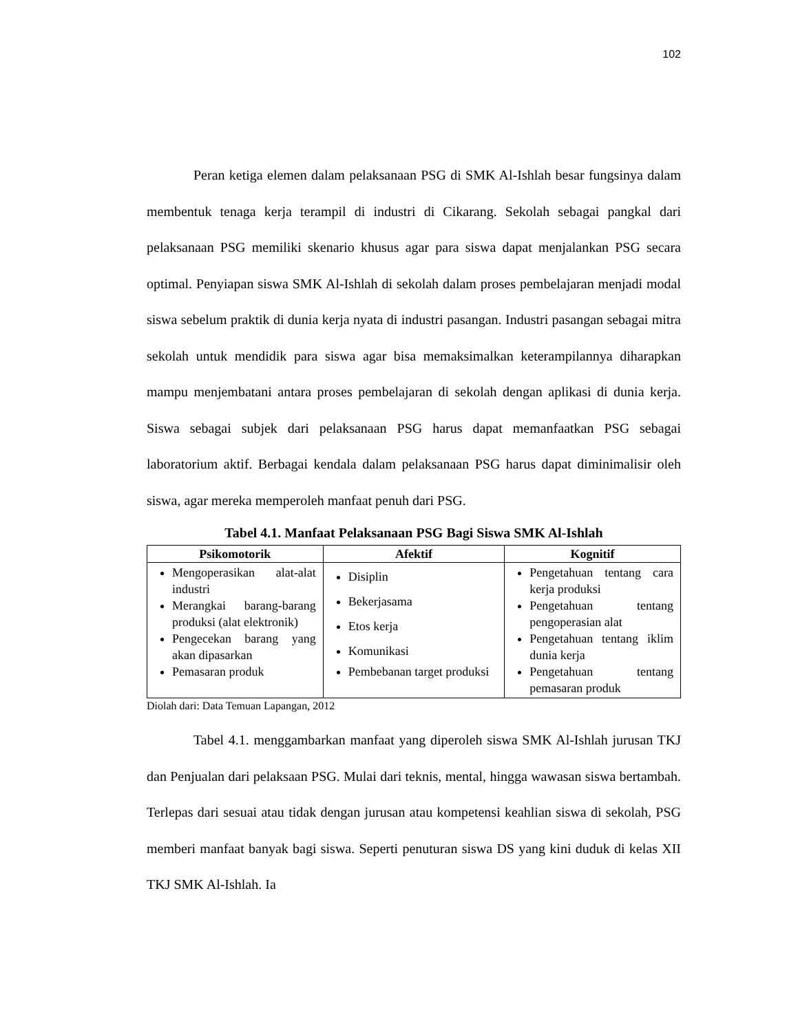102
Peran ketiga elemen dalam pelaksanaan PSG di SMK Al-Ishlah besar fungsinya dalam membentuk tenaga kerja terampil di industri di Cikarang. Sekolah sebagai pangkal dari pelaksanaan PSG memiliki skenario khusus agar para siswa dapat menjalankan PSG secara optimal. Penyiapan siswa SMK Al-Ishlah di sekolah dalam proses pembelajaran menjadi modal siswa sebelum praktik di dunia kerja nyata di industri pasangan. Industri pasangan sebagai mitra sekolah untuk mendidik para siswa agar bisa memaksimalkan keterampilannya diharapkan mampu menjembatani antara proses pembelajaran di sekolah dengan aplikasi di dunia kerja. Siswa sebagai subjek dari pelaksanaan PSG harus dapat memanfaatkan PSG sebagai laboratorium aktif. Berbagai kendala dalam pelaksanaan PSG harus dapat diminimalisir oleh siswa, agar mereka memperoleh manfaat penuh dari PSG.
Tabel 4.1. Manfaat Pelaksanaan PSG Bagi Siswa SMK Al-Ishlah
| Psikomotorik | Afektif | Kognitif |
| --- | --- | --- |
| Mengoperasikan alat-alat industri Merangkai barang-barang produksi (alat elektronik) Pengecekan barang yang akan dipasarkan Pemasaran produk | Disiplin Bekerjasama Etos kerja Komunikasi Pembebanan target produksi | Pengetahuan tentang cara kerja produksi Pengetahuan tentang pengoperasian alat Pengetahuan tentang iklim dunia kerja Pengetahuan tentang pemasaran produk |
Diolah dari: Data Temuan Lapangan, 2012
Tabel 4.1. menggambarkan manfaat yang diperoleh siswa SMK Al-Ishlah jurusan TKJ dan Penjualan dari pelaksaan PSG. Mulai dari teknis, mental, hingga wawasan siswa bertambah. Terlepas dari sesuai atau tidak dengan jurusan atau kompetensi keahlian siswa di sekolah, PSG memberi manfaat banyak bagi siswa. Seperti penuturan siswa DS yang kini duduk di kelas XII TKJ SMK Al-Ishlah. Ia